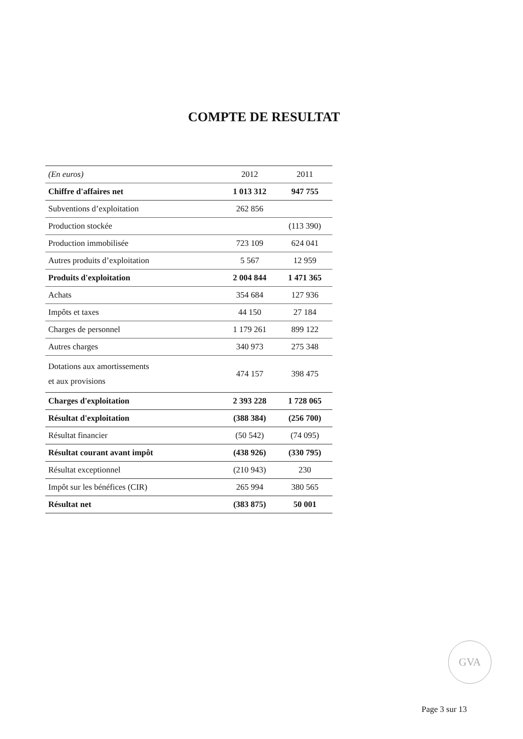COMPTE DE RESULTAT
| (En euros) | 2012 | 2011 |
| --- | --- | --- |
| Chiffre d'affaires net | 1 013 312 | 947 755 |
| Subventions d’exploitation | 262 856 | |
| Production stockée | | (113 390) |
| Production immobilisée | 723 109 | 624 041 |
| Autres produits d’exploitation | 5 567 | 12 959 |
| Produits d'exploitation | 2 004 844 | 1 471 365 |
| Achats | 354 684 | 127 936 |
| Impôts et taxes | 44 150 | 27 184 |
| Charges de personnel | 1 179 261 | 899 122 |
| Autres charges | 340 973 | 275 348 |
| Dotations aux amortissements et aux provisions | 474 157 | 398 475 |
| Charges d'exploitation | 2 393 228 | 1 728 065 |
| Résultat d'exploitation | (388 384) | (256 700) |
| Résultat financier | (50 542) | (74 095) |
| Résultat courant avant impôt | (438 926) | (330 795) |
| Résultat exceptionnel | (210 943) | 230 |
| Impôt sur les bénéfices (CIR) | 265 994 | 380 565 |
| Résultat net | (383 875) | 50 001 |
GVA
Page 3 sur 13